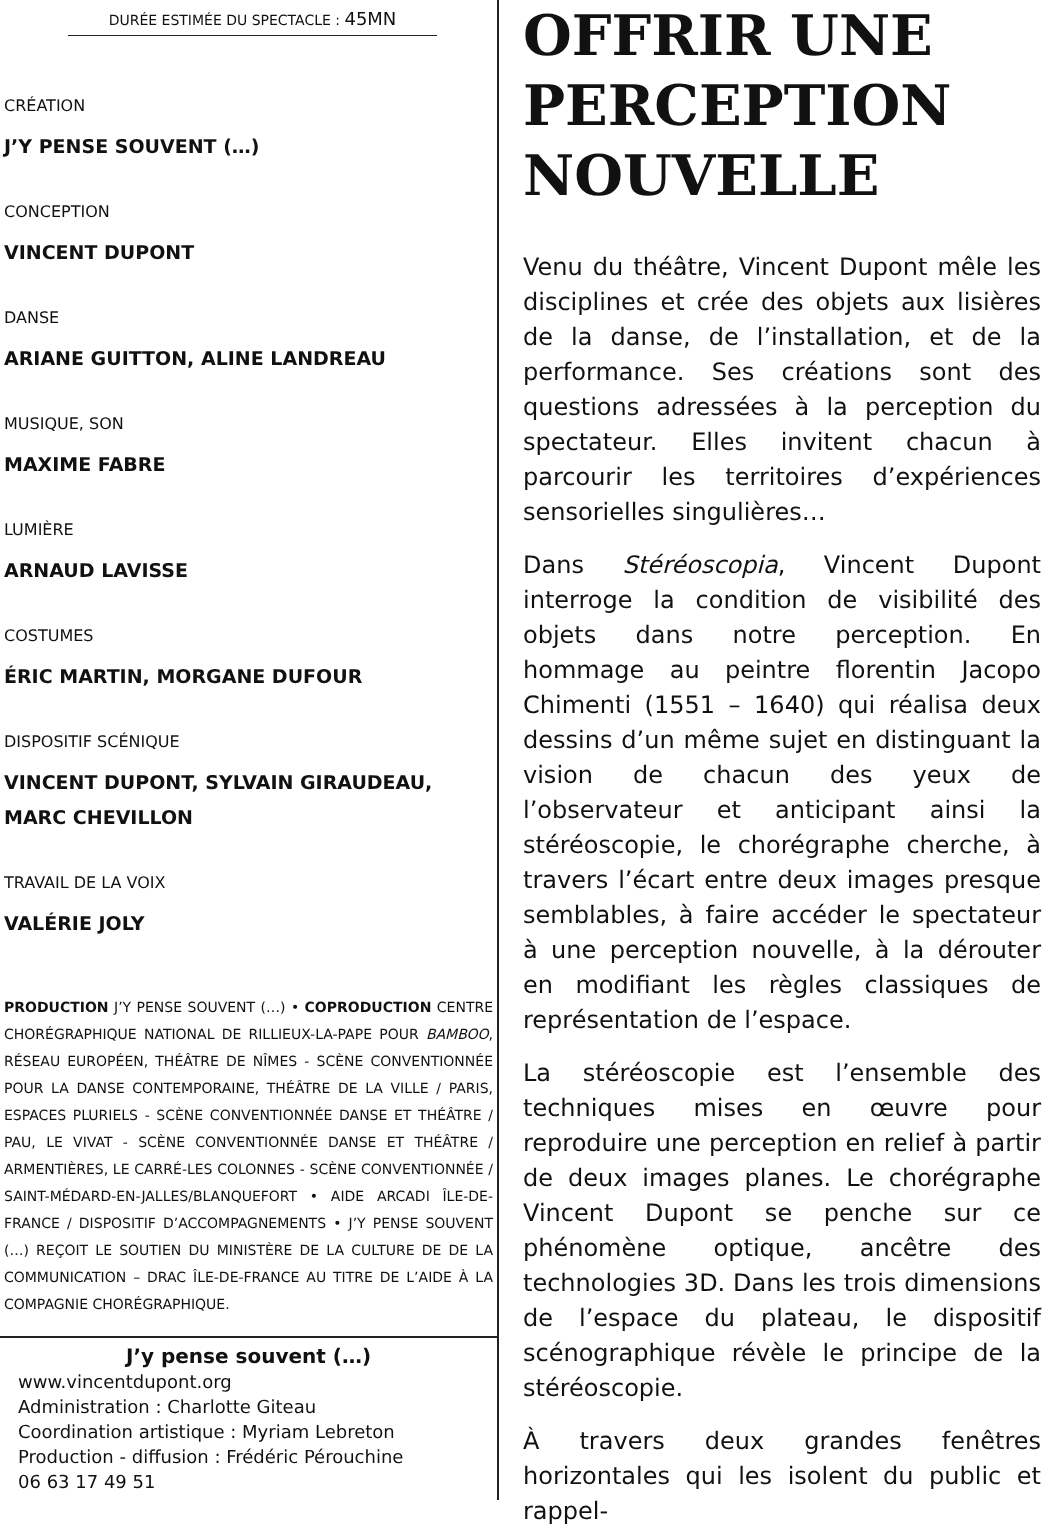DURÉE ESTIMÉE DU SPECTACLE : 45MN
CRÉATION
J’Y PENSE SOUVENT (…)
CONCEPTION
VINCENT DUPONT
DANSE
ARIANE GUITTON, ALINE LANDREAU
MUSIQUE, SON
MAXIME FABRE
LUMIÈRE
ARNAUD LAVISSE
COSTUMES
ÉRIC MARTIN, MORGANE DUFOUR
DISPOSITIF SCÉNIQUE
VINCENT DUPONT, SYLVAIN GIRAUDEAU,
MARC CHEVILLON
TRAVAIL DE LA VOIX
VALÉRIE JOLY
PRODUCTION J’Y PENSE SOUVENT (…) • COPRODUCTION CENTRE CHORÉGRAPHIQUE NATIONAL DE RILLIEUX-LA-PAPE POUR BAMBOO, RÉSEAU EUROPÉEN, THÉÂTRE DE NÎMES - SCÈNE CONVENTIONNÉE POUR LA DANSE CONTEMPORAINE, THÉÂTRE DE LA VILLE / PARIS, ESPACES PLURIELS - SCÈNE CONVENTIONNÉE DANSE ET THÉÂTRE / PAU, LE VIVAT - SCÈNE CONVENTIONNÉE DANSE ET THÉÂTRE / ARMENTIÈRES, LE CARRÉ-LES COLONNES - SCÈNE CONVENTIONNÉE / SAINT-MÉDARD-EN-JALLES/BLANQUEFORT • AIDE ARCADI ÎLE-DE-FRANCE / DISPOSITIF D’ACCOMPAGNEMENTS • J’Y PENSE SOUVENT (…) REÇOIT LE SOUTIEN DU MINISTÈRE DE LA CULTURE DE DE LA COMMUNICATION – DRAC ÎLE-DE-FRANCE AU TITRE DE L’AIDE À LA COMPAGNIE CHORÉGRAPHIQUE.
J’y pense souvent (…)
www.vincentdupont.org
Administration : Charlotte Giteau
Coordination artistique : Myriam Lebreton
Production - diffusion : Frédéric Pérouchine
06 63 17 49 51
OFFRIR UNE PERCEPTION NOUVELLE
Venu du théâtre, Vincent Dupont mêle les disciplines et crée des objets aux lisières de la danse, de l’installation, et de la performance. Ses créations sont des questions adressées à la perception du spectateur. Elles invitent chacun à parcourir les territoires d’expériences sensorielles singulières…
Dans Stéréoscopia, Vincent Dupont interroge la condition de visibilité des objets dans notre perception. En hommage au peintre florentin Jacopo Chimenti (1551 – 1640) qui réalisa deux dessins d’un même sujet en distinguant la vision de chacun des yeux de l’observateur et anticipant ainsi la stéréoscopie, le chorégraphe cherche, à travers l’écart entre deux images presque semblables, à faire accéder le spectateur à une perception nouvelle, à la dérouter en modifiant les règles classiques de représentation de l’espace.
La stéréoscopie est l’ensemble des techniques mises en œuvre pour reproduire une perception en relief à partir de deux images planes. Le chorégraphe Vincent Dupont se penche sur ce phénomène optique, ancêtre des technologies 3D. Dans les trois dimensions de l’espace du plateau, le dispositif scénographique révèle le principe de la stéréoscopie.
À travers deux grandes fenêtres horizontales qui les isolent du public et rappel-